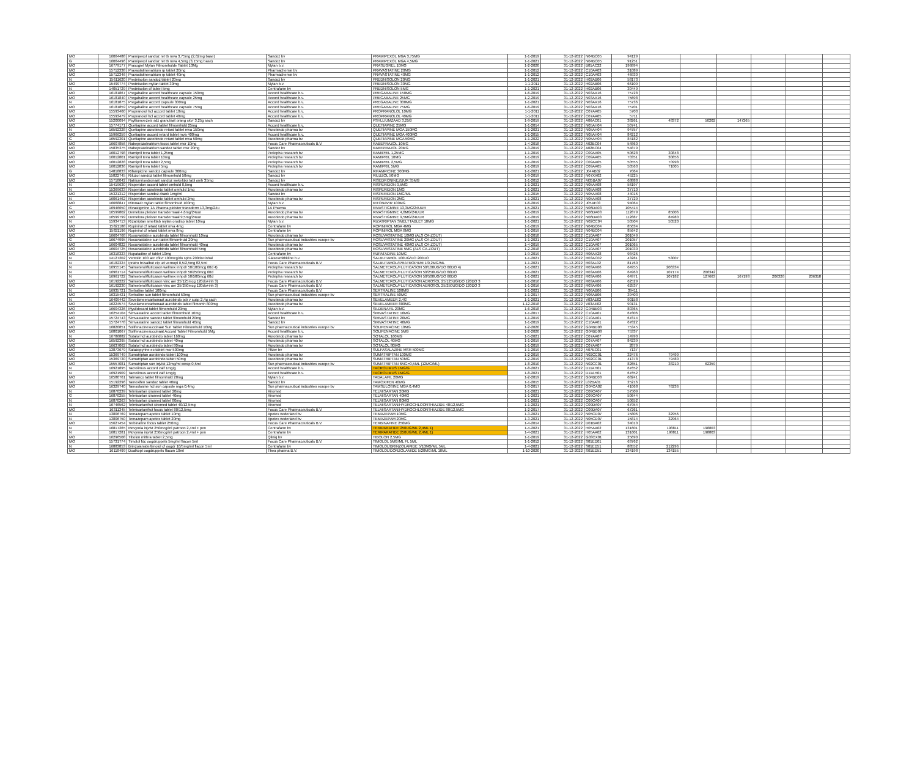| MO | 16064488 | Pramipexol sandoz ret tb mva 3,75mg (2,62mg base) | Sandoz bv | PRAMIPEXOL MGA 3,75MG | 1-1-2019 | 31-12-2022 | N04BC05 | 94129 | | | | | | |
| G | 16064496 | Pramipexol sandoz ret tb mva 4,5mg (3,15mg base) | Sandoz bv | PRAMIPEXOL MGA 4,5MG | 1-1-2021 | 31-12-2022 | N04BC05 | 91251 | | | | | | |
| MO | 16779177 | Prasugrel Mylan Filmomhulde Tablet 10Mg | Mylan b.v. | PRASUGREL 10MG | 1-2-2020 | 31-12-2022 | B01AC22 | 196894 | | | | | | |
| MO | 15712338 | Pravastatinenatrium rp tablet 20mg | Pharmachemie bv | PRAVASTATINE 20MG | 1-1-2012 | 31-12-2022 | C10AA03 | 31089 | | | | | | |
| MO | 15712346 | Pravastatinenatrium rp tablet 40mg | Pharmachemie bv | PRAVASTATINE 40MG | 1-1-2012 | 31-12-2022 | C10AA03 | 46930 | | | | | | |
| N | 15611620 | Prednisolon sandoz tablet 20mg | Sandoz bv | PREDNISOLON 20MG | 1-1-2021 | 31-12-2022 | H02AB06 | 58173 | | | | | | |
| MO | 15499774 | Prednisolon mylan tablet 30mg | Mylan b.v. | PREDNISOLON 30MG | 1-1-2011 | 31-12-2022 | H02AB06 | 66109 | | | | | | |
| N | 14051729 | Prednisolon cf tablet 5mg | Centrafarm bv | PREDNISOLON 5MG | 1-1-2021 | 31-12-2022 | H02AB06 | 30449 | | | | | | |
| MO | 16181867 | Pregabaline accord healthcare capsule 150mg | Accord healthcare b.v. | PREGABALINE 150MG | 1-6-2019 | 31-12-2022 | N03AX16 | 75728 | | | | | | |
| MO | 16181840 | Pregabaline accord healthcare capsule 25mg | Accord healthcare b.v. | PREGABALINE 25MG | 1-2-2019 | 31-12-2022 | N03AX16 | 75698 | | | | | | |
| N | 16181875 | Pregabaline accord capsule 300mg | Accord healthcare b.v. | PREGABALINE 300MG | 1-1-2021 | 31-12-2022 | N03AX16 | 75736 | | | | | | |
| MO | 16181859 | Pregabaline accord healthcare capsule 75mg | Accord healthcare b.v. | PREGABALINE 75MG | 1-6-2019 | 31-12-2022 | N03AX16 | 75701 | | | | | | |
| MO | 15593460 | Propranolol hcl accord tablet 10mg | Accord healthcare b.v. | PROPRANOLOL 10MG | 1-1-2011 | 31-12-2022 | C07AA05 | 5703 | | | | | | |
| MO | 15593479 | Propranolol hcl accord tablet 40mg | Accord healthcare b.v. | PROPRANOLOL 40MG | 1-1-2011 | 31-12-2022 | C07AA05 | 5711 | | | | | | |
| MO | 15200094 | Psylliumvezels sdz granulaat orang skvr 3,25g sach | Sandoz bv | PSYLLIUMZAAD 3,25G | 1-9-2019 | 31-12-2022 | A06AC01 | 38261 | 48372 | 50202 | 147265 | | | |
| MO | 15774171 | Quetiapine accord tablet filmomhuld 25mg | Accord healthcare b.v. | QUETIAPINE 25MG | 1-1-2014 | 31-12-2022 | N05AH04 | 50741 | | | | | | |
| N | 16592328 | Quetiapine aurobindo retard tablet mva 150mg | Aurobindo pharma bv | QUETIAPINE MGA 150MG | 1-1-2021 | 31-12-2022 | N05AH04 | 94757 | | | | | | |
| MO | 15966259 | Quetiapine accord retard tablet mva 400mg | Accord healthcare b.v. | QUETIAPINE MGA 400MG | 1-1-2015 | 31-12-2022 | N05AH04 | 84212 | | | | | | |
| G | 16592301 | Quetiapine aurobindo retard tablet mva 50mg | Aurobindo pharma bv | QUETIAPINE MGA 50MG | 1-1-2022 | 31-12-2022 | N05AH04 | 84182 | | | | | | |
| MO | 16607856 | Rabeprazolnatrium focus tablet msr 10mg | Focus Care Pharmaceuticals B.V. | RABEPRAZOL 10MG | 1-4-2018 | 31-12-2022 | A02BC04 | 54860 | | | | | | |
| MO | 15835375 | Rabeprazolnatrium sandoz tablet msr 20mg | Sandoz bv | RABEPRAZOL 20MG | 1-3-2019 | 31-12-2022 | A02BC04 | 54879 | | | | | | |
| MO | 16012798 | Ramipril teva tablet 1,25mg | Prolepha research bv | RAMIPRIL 1,25MG | 1-1-2019 | 31-12-2022 | C09AA05 | 50628 | 30848 | | | | | |
| MO | 16012801 | Ramipril teva tablet 10mg | Prolepha research bv | RAMIPRIL 10MG | 1-1-2019 | 31-12-2022 | C09AA05 | 70351 | 30856 | | | | | |
| MO | 16012828 | Ramipril teva tablet 2,5mg | Prolepha research bv | RAMIPRIL 2,5MG | 1-1-2019 | 31-12-2022 | C09AA05 | 50555 | 70998 | | | | | |
| MO | 16012836 | Ramipril teva tablet 5mg | Prolepha research bv | RAMIPRIL 5MG | 1-1-2019 | 31-12-2022 | C09AA05 | 50563 | 71005 | | | | | |
| G | 14818833 | Rifampicine sandoz capsule 300mg | Sandoz bv | RIFAMPICINE 300MG | 1-1-2021 | 31-12-2022 | J04AB02 | 7064 | | | | | | |
| MO | 15822745 | Riluzol sandoz tablet filmomhuld 50mg | Sandoz bv | RILUZOL 50MG | 1-9-2019 | 31-12-2022 | N07XX02 | 45225 | | | | | | |
| MO | 15718042 | Natriumrisedronaat sandoz wekelijks tabl omh 35mg | Sandoz bv | RISEDRONINEZUUR 35MG | 1-1-2012 | 31-12-2022 | M05BA07 | 68888 | | | | | | |
| N | 15419630 | Risperidon accord tablet omhuld 0,5mg | Accord healthcare b.v. | RISPERIDON 0,5MG | 1-1-2021 | 31-12-2022 | N05AX08 | 56197 | | | | | | |
| N | 15369633 | Risperidon aurobindo tablet omhuld 1mg | Aurobindo pharma bv | RISPERIDON 1MG | 1-1-2021 | 31-12-2022 | N05AX08 | 37710 | | | | | | |
| MO | 15321312 | Risperidon sandoz drank 1mg/ml | Sandoz bv | RISPERIDON 1MG/ML | 1-1-2015 | 31-12-2022 | N05AX08 | 44016 | | | | | | |
| N | 16061462 | Risperidon aurobindo tablet omhuld 2mg | Aurobindo pharma bv | RISPERIDON 2MG | 1-1-2021 | 31-12-2022 | N05AX08 | 37729 | | | | | | |
| MO | 16668847 | Ritonavir mylan tablet filmomhuld 100mg | Mylan b.v. | RITONAVIR 100MG | 1-6-2019 | 31-12-2022 | J05AE03 | 94064 | | | | | | |
| G | 16946650 | Rivastigmine 1A Pharma pleister transderm 13,3mg/24u | 1A Pharma | RIVASTIGMINE 13,3MG/24UUR | 1-5-2021 | 31-12-2022 | N06DA03 | 105414 | | | | | | |
| MO | 16599802 | Demelora pleister transdermaal 4,6mg/24uur | Aurobindo pharma bv | RIVASTIGMINE 4,6MG/24UUR | 1-1-2019 | 31-12-2022 | N06DA03 | 112879 | 85006 | | | | | |
| MO | 16599799 | Demelora pleister transdermaal 9,5mg/24uur | Aurobindo pharma bv | RIVASTIGMINE 9,5MG/24UUR | 1-1-2019 | 31-12-2022 | N06DA03 | 112887 | 84980 | | | | | |
| N | 15934713 | Rizatriptan smelttab mylan orodisp tablet 10mg | Mylan b.v. | RIZATRIPTAN SMELTTABLET 10MG | 1-1-2021 | 31-12-2022 | N02CC04 | 50504 | 50520 | | | | | |
| MO | 15821188 | Ropinirol cf retard tablet mva 4mg | Centrafarm bv | ROPINIROL MGA 4MG | 1-1-2019 | 31-12-2022 | N04BC04 | 85634 | | | | | | |
| MO | 15821196 | Ropinirol cf retard tablet mva 8mg | Centrafarm bv | ROPINIROL MGA 8MG | 1-1-2019 | 31-12-2022 | N04BC04 | 85642 | | | | | | |
| MO | 16604768 | Rosuvastatine aurobindo tablet filmomhuld 10mg | Aurobindo pharma bv | ROSUVASTATINE 10MG (ALS CA-ZOUT) | 1-2-2018 | 31-12-2022 | C10AA07 | 201049 | | | | | | |
| G | 16674995 | Rosuvastatine sun tablet filmomhuld 20mg | Sun pharmaceutical industries europe bv | ROSUVASTATINE 20MG (ALS CA-ZOUT) | 1-1-2021 | 31-12-2022 | C10AA07 | 201057 | | | | | | |
| MO | 16604822 | Rosuvastatine aurobindo tablet filmomhuld 40mg | Aurobindo pharma bv | ROSUVASTATINE 40MG (ALS CA-ZOUT) | 1-4-2019 | 31-12-2022 | C10AA07 | 201065 | | | | | | |
| MO | 16604725 | Rosuvastatine aurobindo tablet filmomhuld 5mg | Aurobindo pharma bv | ROSUVASTATINE 5MG (ALS CA-ZOUT) | 1-2-2018 | 31-12-2022 | C10AA07 | 201030 | | | | | | |
| MO | 16318323 | Rupatadine cf tablet 10mg | Centrafarm bv | RUPATADINE 10MG | 1-9-2019 | 31-12-2022 | R06AX28 | 98426 | | | | | | |
| N | 14127202 | Ventolin 100 aer cfkvr 100mcg/do spbs 200do+inhal | Glaxosmithkline b.v. | SALBUTAMOL 100UG/DO 200DO | 1-1-2021 | 31-12-2022 | R03AC02 | 43281 | 53007 | | | | | |
| N | 16182324 | Ipratro br/salbut cip ud vernopl 0,5/2,5mg fl2,5ml | Focus Care Pharmaceuticals B.V. | SALBUTAMOL/IPRATROPIUM 1/0,2MG/ML | 1-1-2021 | 31-12-2022 | R03AL02 | 81760 | | | | | | |
| N | 16955145 | Salmeterol/fluticason wellnex inhpdr 50/100mcg 60d 4) | Prolepha research bv | SALMETEROL/FLUTICASON 50/100UG/DO 60DO 4) | 1-1-2021 | 31-12-2022 | R03AK06 | 64955 | 206334 | | | | | |
| N | 16961714 | Salmeterol/fluticason wellnex inhpdr 50/250mcg 60d | Prolepha research bv | SALMETEROL/FLUTICASON 50/250UG/DO 60DO | 1-1-2021 | 31-12-2022 | R03AK06 | 64963 | 107174 | 206342 | | | | |
| N | 16961722 | Salmeterol/fluticason wellnex inhpdr 50/500mcg 60d | Prolepha research bv | SALMETEROL/FLUTICASON 50/500UG/DO 60DO | 1-1-2021 | 31-12-2022 | R03AK06 | 64971 | 107182 | 127663 | 167193 | 206326 | 206318 | |
| MO | 16192222 | Salmeterol/fluticason vinc aer 25/125mcg 120do+inh 3) | Focus Care Pharmaceuticals B.V. | SALMETEROL/FLUTICASON AEROSOL 25/125UG/DO 120DO 3 | 1-1-2016 | 31-12-2022 | R03AK06 | 62529 | | | | | | |
| MO | 16192230 | Salmeterol/fluticason vinc aer 25/250mcg 120do+inh 3) | Focus Care Pharmaceuticals B.V. | SALMETEROL/FLUTICASON AEROSOL 25/250UG/DO 120DO 3 | 1-1-2016 | 31-12-2022 | R03AK06 | 62537 | | | | | | |
| N | 16935721 | Sertraline tablet 100mg | Focus Care Pharmaceuticals B.V. | SERTRALINE 100MG | 1-1-2021 | 31-12-2022 | N06AB06 | 39411 | | | | | | |
| MO | 16315421 | Sertraline sun tablet filmomhuld 50mg | Sun pharmaceutical industries europe bv | SERTRALINE 50MG | 1-1-2017 | 31-12-2022 | N06AB06 | 39403 | | | | | | |
| N | 16409442 | Sevelameercarbonaat aurobindo pdr v susp 2,4g sach | Aurobindo pharma bv | SEVELAMEER 2,4G | 1-1-2021 | 31-12-2022 | V03AE02 | 90158 | | | | | | |
| MO | 16224574 | Sevelameercarbonaat aurobindo tablet filmomh 800mg | Aurobindo pharma bv | SEVELAMEER 800MG | 1-12-2018 | 31-12-2022 | V03AE02 | 90131 | | | | | | |
| MO | 16604326 | Mysildecard tablet filmomhuld 20mg | Mylan b.v. | SILDENAFIL 20MG | 1-6-2018 | 31-12-2022 | G04BE03 | 80365 | | | | | | |
| MO | 16254104 | Simvastatine accord tablet filmomhuld 10mg | Accord healthcare b.v. | SIMVASTATINE 10MG | 1-1-2017 | 31-12-2022 | C10AA01 | 67806 | | | | | | |
| MO | 15724743 | Simvastatine sandoz tablet filmomhuld 20mg | Sandoz bv | SIMVASTATINE 20MG | 1-1-2019 | 31-12-2022 | C10AA01 | 67814 | | | | | | |
| MO | 15724778 | Simvastatine sandoz tablet filmomhuld 40mg | Sandoz bv | SIMVASTATINE 40MG | 1-1-2019 | 31-12-2022 | C10AA01 | 67822 | | | | | | |
| MO | 16820851 | Solifenacinesuccinaat Sun Tablet Filmomhuld 10Mg | Sun pharmaceutical industries europe bv | SOLIFENACINE 10MG | 1-2-2020 | 31-12-2022 | G04BD08 | 75345 | | | | | | |
| MO | 16801067 | Solifenacinesuccinaat Accord Tablet Filmomhuld 5Mg | Accord healthcare b.v. | SOLIFENACINE 5MG | 1-2-2020 | 31-12-2022 | G04BD08 | 75337 | | | | | | |
| N | 16786882 | Sotalol hcl aurobindo tablet 160mg | Aurobindo pharma bv | SOTALOL 160MG | 1-5-2021 | 31-12-2022 | C07AA07 | 14990 | | | | | | |
| MO | 16592395 | Sotalol hcl aurobindo tablet 40mg | Aurobindo pharma bv | SOTALOL 40MG | 1-1-2019 | 31-12-2022 | C07AA07 | 84239 | | | | | | |
| MO | 16637062 | Sotalol hcl aurobindo tablet 80mg | Aurobindo pharma bv | SOTALOL 80MG | 1-1-2019 | 31-12-2022 | C07AA07 | 2879 | | | | | | |
| MO | 13873679 | Salazopyrine ec tablet msr 500mg | Pfizer bv | SULFASALAZINE MSR 500MG | 1-1-2019 | 31-12-2022 | A07EC01 | 7137 | | | | | | |
| MO | 15369749 | Sumatriptan aurobindo tablet 100mg | Aurobindo pharma bv | SUMATRIPTAN 100MG | 1-2-2019 | 31-12-2022 | N02CC01 | 32476 | 79499 | | | | | |
| MO | 15369730 | Sumatriptan aurobindo tablet 50mg | Aurobindo pharma bv | SUMATRIPTAN 50MG | 1-2-2019 | 31-12-2022 | N02CC01 | 41378 | 79480 | | | | | |
| MO | 15557081 | Sumatriptan sun injvlst 12mg/ml wwsp 0,5ml | Sun pharmaceutical industries europe bv | SUMATRIPTAN 6MG=0,5ML (12MG/ML) | 1-8-2010 | 31-12-2022 | N02CC01 | 82651 | 38210 | 62359 | | | | |
| N | 16921895 | Tacrolimus accord zalf 1mg/g | Accord healthcare b.v. | TACROLIMUS 1MG/G | 1-8-2021 | 31-12-2022 | D11AH01 | 67652 | | | | | | |
| N | 16921909 | Tacrolimus accord zalf 1mg/g | Accord healthcare b.v. | TACROLIMUS 1MG/G | 1-8-2021 | 31-12-2022 | D11AH01 | 67652 | | | | | | |
| MO | 16580761 | Talmanco tablet filmomhuld 20mg | Mylan b.v. | TADALAFIL 20MG | 1-2-2019 | 31-12-2022 | G04BE08 | 68241 | | | | | | |
| MO | 15192296 | Tamoxifen sandoz tablet 40mg | Sandoz bv | TAMOXIFEN 40MG | 1-1-2015 | 31-12-2022 | L02BA01 | 25216 | | | | | | |
| MO | 16329740 | Tamsulosine hcl sun capsule mga 0,4mg | Sun pharmaceutical industries europe bv | TAMSULOSINE MGA 0,4MG | 1-3-2017 | 31-12-2022 | G04CA02 | 41068 | 76236 | | | | | |
| N | 16870239 | Telmisartan xiromed tablet 20mg | Xiromed | TELMISARTAN 20MG | 1-1-2021 | 31-12-2022 | C09CA07 | 57509 | | | | | | |
| G | 16870255 | Telmisartan xiromed tablet 40mg | Xiromed | TELMISARTAN 40MG | 1-1-2021 | 31-12-2022 | C09CA07 | 50644 | | | | | | |
| N | 16870263 | Telmisartan xiromed tablet 80mg | Xiromed | TELMISARTAN 80MG | 1-1-2021 | 31-12-2022 | C09CA07 | 50652 | | | | | | |
| N | 16746562 | Telmisartan/hct xiromed tablet 40/12,5mg | Xiromed | TELMISARTAN/HYDROCHLOORTHIAZIDE 40/12,5MG | 1-1-2021 | 31-12-2022 | C09DA07 | 67954 | | | | | | |
| MO | 16311345 | Telmisartan/hct focus tablet 80/12,5mg | Focus Care Pharmaceuticals B.V. | TELMISARTAN/HYDROCHLOORTHIAZIDE 80/12,5MG | 1-2-2017 | 31-12-2022 | C09DA07 | 67261 | | | | | | |
| N | 13806769 | Temazepam apotex tablet 10mg | Apotex nederland bv | TEMAZEPAM 10MG | 1-3-2021 | 31-12-2022 | N05CD07 | 15806 | 32956 | | | | | |
| N | 13806750 | Temazepam apotex tablet 20mg | Apotex nederland bv | TEMAZEPAM 20MG | 1-3-2021 | 31-12-2022 | N05CD07 | 15814 | 32964 | | | | | |
| MO | 15627454 | Terbinafine focus tablet 250mg | Focus Care Pharmaceuticals B.V. | TERBINAFINE 250MG | 1-4-2014 | 31-12-2022 | D01BA02 | 34010 | | | | | | |
| N | 16817265 | Movymia injvlst 250mcg/ml patroon 2,4ml + pen | Centrafarm bv | TERIPARATIDE 250UG/ML 2,4ML 1) | 1-4-2021 | 31-12-2022 | H05AA02 | 131601 | 198811 | 198803 | | | | |
| N | 16817281 | Movymia injvlst 250mcg/ml patroon 2,4ml + pen | Centrafarm bv | TERIPARATIDE 250UG/ML 2,4ML 1) | 1-4-2021 | 31-12-2022 | H05AA02 | 131601 | 198811 | 198803 | | | | |
| MO | 16296508 | Tibolon mithra tablet 2,5mg | Qliniq bv | TIBOLON 2,5MG | 1-1-2019 | 31-12-2022 | G03CX01 | 25690 | | | | | | |
| MO | 15731774 | Timolol fdc oogdruppels 5mg/ml flacon 5ml | Focus Care Pharmaceuticals B.V. | TIMOLOL 5MG/ML FL 5ML | 1-1-2012 | 31-12-2022 | S01ED01 | 63762 | | | | | | |
| N | 16883853 | Brinzolamide/timolol cf oogdr 10/5mg/ml flacon 5ml | Centrafarm bv | TIMOLOL/BRINZOLAMIDE 5/10MG/ML 5ML | 1-4-2021 | 31-12-2022 | S01ED51 | 88552 | 212296 | | | | | |
| MO | 16118499 | Dualkopt oogdruppels flacon 10ml | Thea pharma B.V. | TIMOLOL/DORZOLAMIDE 5/20MG/ML 10ML | 1-10-2020 | 31-12-2022 | S01ED51 | 134198 | 134155 | | | | | |